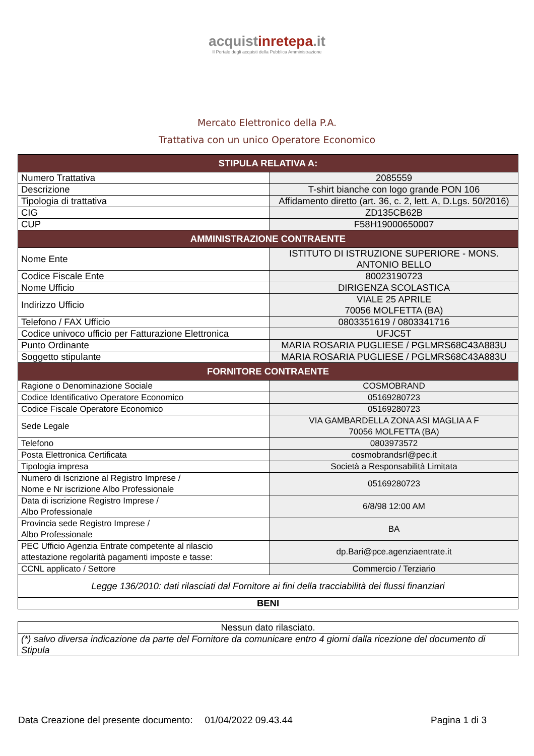acquistinretepa.it
Il Portale degli acquisti della Pubblica Amministrazione
Mercato Elettronico della P.A.
Trattativa con un unico Operatore Economico
| STIPULA RELATIVA A: | |
| --- | --- |
| Numero Trattativa | 2085559 |
| Descrizione | T-shirt bianche con logo grande PON 106 |
| Tipologia di trattativa | Affidamento diretto (art. 36, c. 2, lett. A, D.Lgs. 50/2016) |
| CIG | ZD135CB62B |
| CUP | F58H19000650007 |
| AMMINISTRAZIONE CONTRAENTE | |
| Nome Ente | ISTITUTO DI ISTRUZIONE SUPERIORE - MONS. ANTONIO BELLO |
| Codice Fiscale Ente | 80023190723 |
| Nome Ufficio | DIRIGENZA SCOLASTICA |
| Indirizzo Ufficio | VIALE 25 APRILE 70056 MOLFETTA (BA) |
| Telefono / FAX Ufficio | 0803351619 / 0803341716 |
| Codice univoco ufficio per Fatturazione Elettronica | UFJC5T |
| Punto Ordinante | MARIA ROSARIA PUGLIESE / PGLMRS68C43A883U |
| Soggetto stipulante | MARIA ROSARIA PUGLIESE / PGLMRS68C43A883U |
| FORNITORE CONTRAENTE | |
| Ragione o Denominazione Sociale | COSMOBRAND |
| Codice Identificativo Operatore Economico | 05169280723 |
| Codice Fiscale Operatore Economico | 05169280723 |
| Sede Legale | VIA GAMBARDELLA ZONA ASI MAGLIA A F 70056 MOLFETTA (BA) |
| Telefono | 0803973572 |
| Posta Elettronica Certificata | cosmobrandsrl@pec.it |
| Tipologia impresa | Società a Responsabilità Limitata |
| Numero di Iscrizione al Registro Imprese / Nome e Nr iscrizione Albo Professionale | 05169280723 |
| Data di iscrizione Registro Imprese / Albo Professionale | 6/8/98 12:00 AM |
| Provincia sede Registro Imprese / Albo Professionale | BA |
| PEC Ufficio Agenzia Entrate competente al rilascio attestazione regolarità pagamenti imposte e tasse: | dp.Bari@pce.agenziaentrate.it |
| CCNL applicato / Settore | Commercio / Terziario |
| Legge 136/2010: dati rilasciati dal Fornitore ai fini della tracciabilità dei flussi finanziari | |
| BENI | |
| Nessun dato rilasciato. |
| (*) salvo diversa indicazione da parte del Fornitore da comunicare entro 4 giorni dalla ricezione del documento di Stipula |
Data Creazione del presente documento: 01/04/2022 09.43.44 Pagina 1 di 3